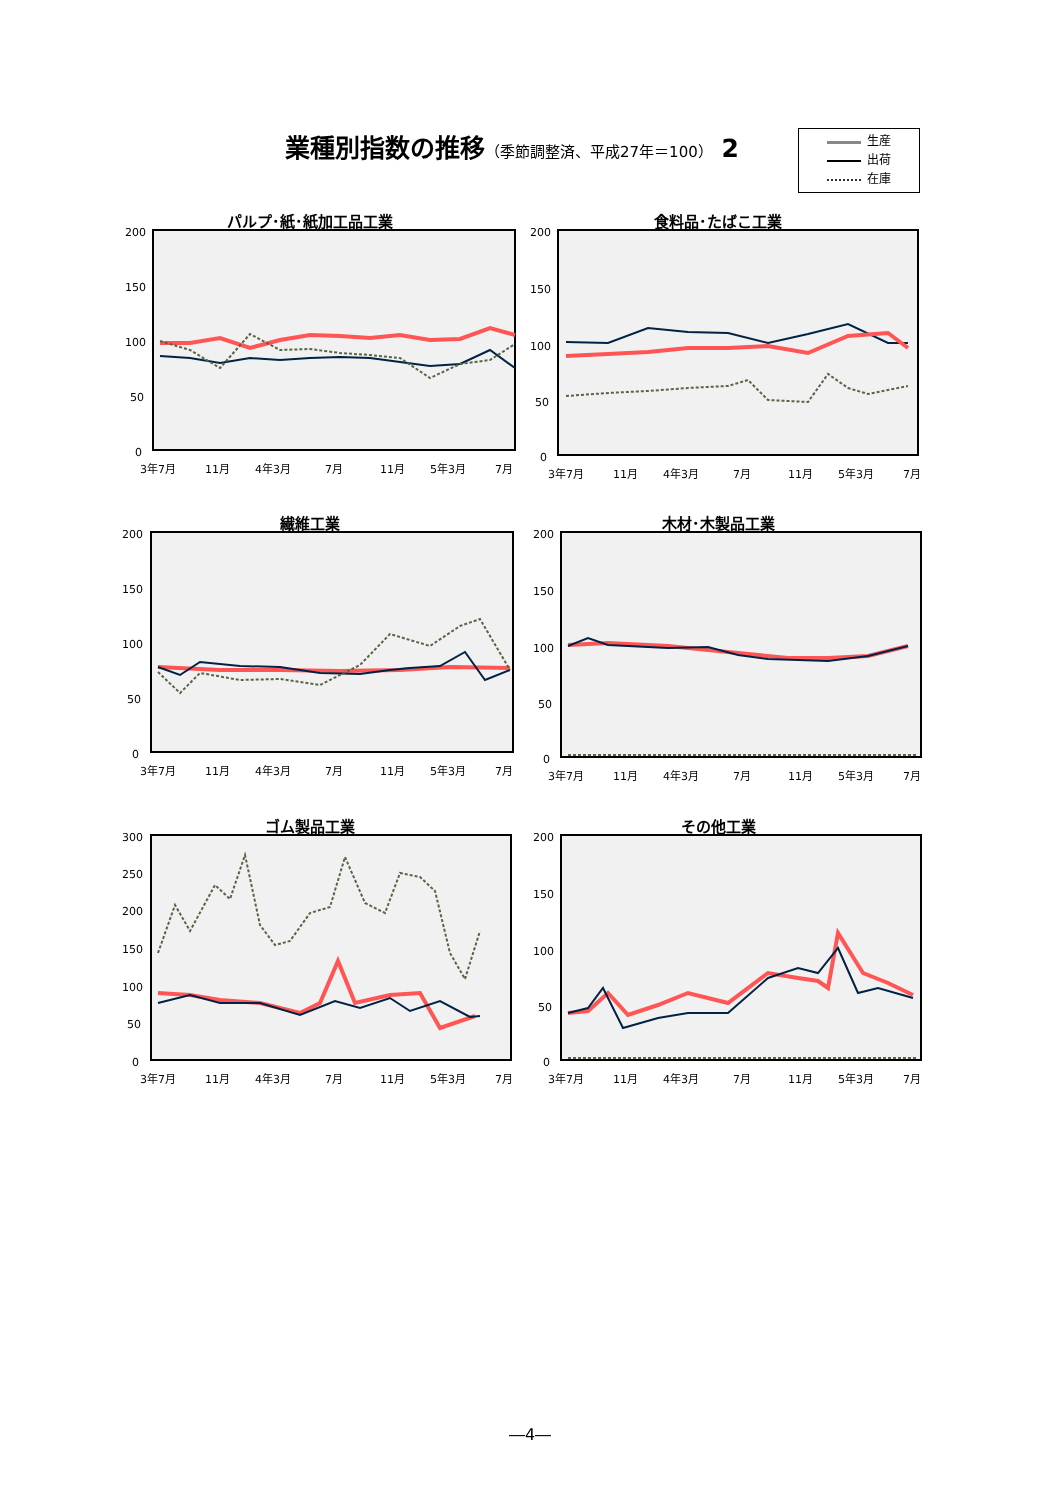業種別指数の推移（季節調整済、平成27年＝100） 2
生産
出荷
在庫
パルプ･紙･紙加工品工業
200
150
100
50
0
3年7月
11月
4年3月
7月
11月
5年3月
7月
食料品･たばこ工業
200
150
100
50
0
3年7月
11月
4年3月
7月
11月
5年3月
7月
繊維工業
200
150
100
50
0
3年7月
11月
4年3月
7月
11月
5年3月
7月
木材･木製品工業
200
150
100
50
0
3年7月
11月
4年3月
7月
11月
5年3月
7月
ゴム製品工業
300
250
200
150
100
50
0
3年7月
11月
4年3月
7月
11月
5年3月
7月
その他工業
200
150
100
50
0
3年7月
11月
4年3月
7月
11月
5年3月
7月
―4―